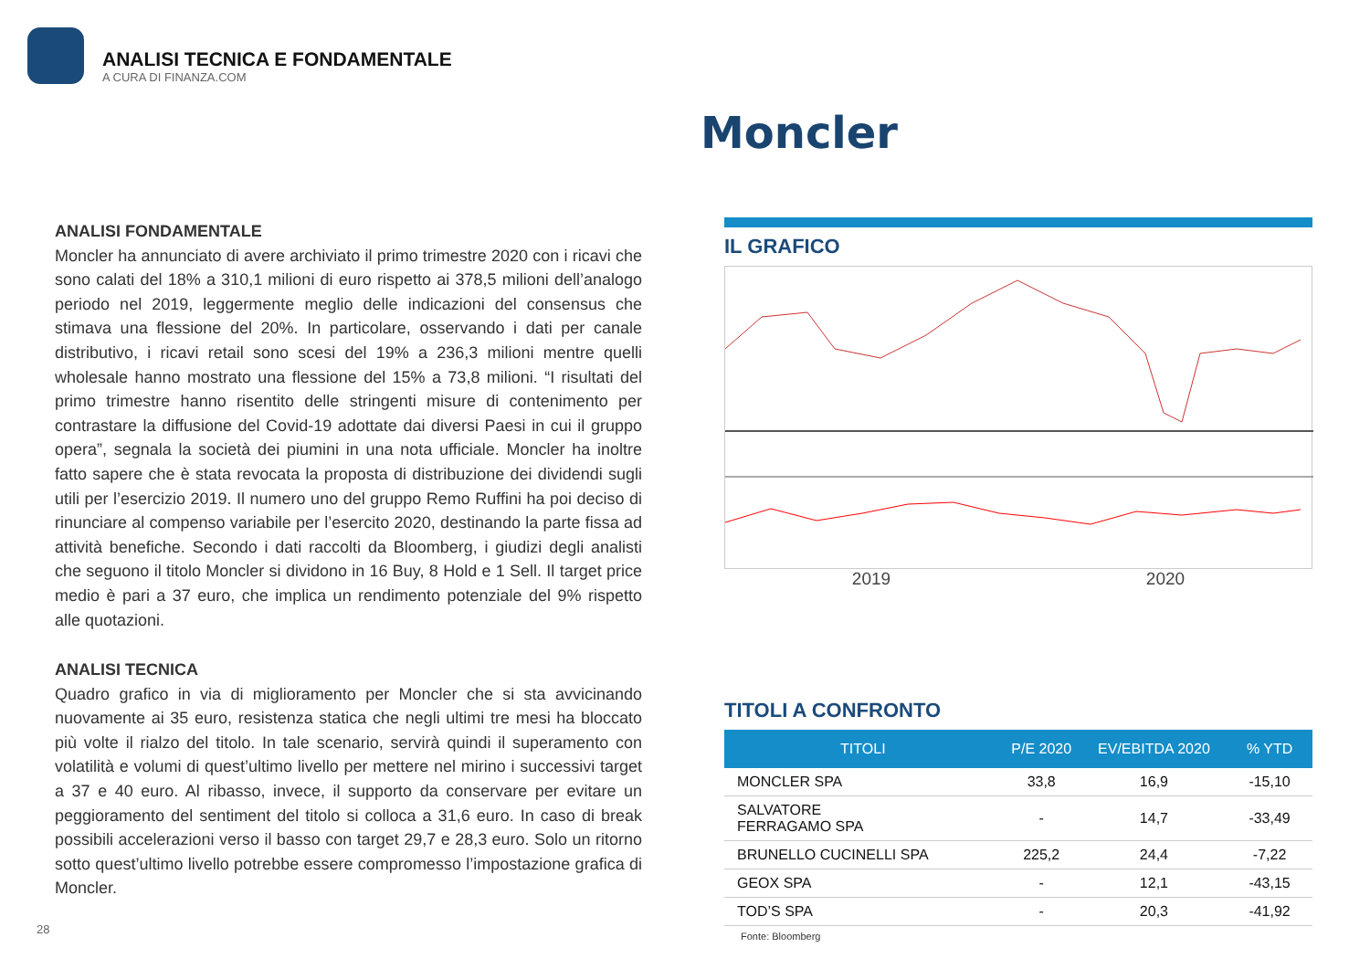ANALISI TECNICA E FONDAMENTALE
A CURA DI FINANZA.COM
Moncler
ANALISI FONDAMENTALE
Moncler ha annunciato di avere archiviato il primo trimestre 2020 con i ricavi che sono calati del 18% a 310,1 milioni di euro rispetto ai 378,5 milioni dell’analogo periodo nel 2019, leggermente meglio delle indicazioni del consensus che stimava una flessione del 20%. In particolare, osservando i dati per canale distributivo, i ricavi retail sono scesi del 19% a 236,3 milioni mentre quelli wholesale hanno mostrato una flessione del 15% a 73,8 milioni. “I risultati del primo trimestre hanno risentito delle stringenti misure di contenimento per contrastare la diffusione del Covid-19 adottate dai diversi Paesi in cui il gruppo opera”, segnala la società dei piumini in una nota ufficiale. Moncler ha inoltre fatto sapere che è stata revocata la proposta di distribuzione dei dividendi sugli utili per l’esercizio 2019. Il numero uno del gruppo Remo Ruffini ha poi deciso di rinunciare al compenso variabile per l’esercito 2020, destinando la parte fissa ad attività benefiche. Secondo i dati raccolti da Bloomberg, i giudizi degli analisti che seguono il titolo Moncler si dividono in 16 Buy, 8 Hold e 1 Sell. Il target price medio è pari a 37 euro, che implica un rendimento potenziale del 9% rispetto alle quotazioni.
ANALISI TECNICA
Quadro grafico in via di miglioramento per Moncler che si sta avvicinando nuovamente ai 35 euro, resistenza statica che negli ultimi tre mesi ha bloccato più volte il rialzo del titolo. In tale scenario, servirà quindi il superamento con volatilità e volumi di quest’ultimo livello per mettere nel mirino i successivi target a 37 e 40 euro. Al ribasso, invece, il supporto da conservare per evitare un peggioramento del sentiment del titolo si colloca a 31,6 euro. In caso di break possibili accelerazioni verso il basso con target 29,7 e 28,3 euro. Solo un ritorno sotto quest’ultimo livello potrebbe essere compromesso l’impostazione grafica di Moncler.
IL GRAFICO
2019 2020
TITOLI A CONFRONTO
| TITOLI | P/E 2020 | EV/EBITDA 2020 | % YTD |
| --- | --- | --- | --- |
| MONCLER SPA | 33,8 | 16,9 | -15,10 |
| SALVATORE FERRAGAMO SPA | - | 14,7 | -33,49 |
| BRUNELLO CUCINELLI SPA | 225,2 | 24,4 | -7,22 |
| GEOX SPA | - | 12,1 | -43,15 |
| TOD’S SPA | - | 20,3 | -41,92 |
Fonte: Bloomberg
28